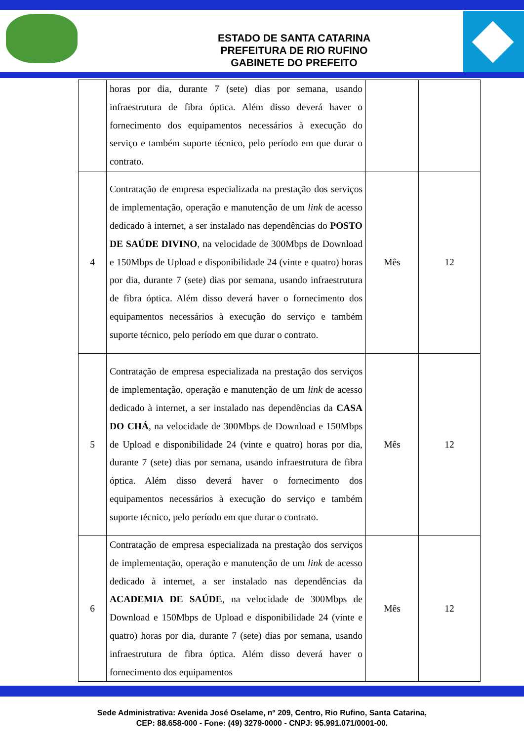ESTADO DE SANTA CATARINA
PREFEITURA DE RIO RUFINO
GABINETE DO PREFEITO
| | horas por dia, durante 7 (sete) dias por semana, usando infraestrutura de fibra óptica. Além disso deverá haver o fornecimento dos equipamentos necessários à execução do serviço e também suporte técnico, pelo período em que durar o contrato. | | |
| 4 | Contratação de empresa especializada na prestação dos serviços de implementação, operação e manutenção de um link de acesso dedicado à internet, a ser instalado nas dependências do POSTO DE SAÚDE DIVINO , na velocidade de 300Mbps de Download e 150Mbps de Upload e disponibilidade 24 (vinte e quatro) horas por dia, durante 7 (sete) dias por semana, usando infraestrutura de fibra óptica. Além disso deverá haver o fornecimento dos equipamentos necessários à execução do serviço e também suporte técnico, pelo período em que durar o contrato. | Mês | 12 |
| 5 | Contratação de empresa especializada na prestação dos serviços de implementação, operação e manutenção de um link de acesso dedicado à internet, a ser instalado nas dependências da CASA DO CHÁ , na velocidade de 300Mbps de Download e 150Mbps de Upload e disponibilidade 24 (vinte e quatro) horas por dia, durante 7 (sete) dias por semana, usando infraestrutura de fibra óptica. Além disso deverá haver o fornecimento dos equipamentos necessários à execução do serviço e também suporte técnico, pelo período em que durar o contrato. | Mês | 12 |
| 6 | Contratação de empresa especializada na prestação dos serviços de implementação, operação e manutenção de um link de acesso dedicado à internet, a ser instalado nas dependências da ACADEMIA DE SAÚDE , na velocidade de 300Mbps de Download e 150Mbps de Upload e disponibilidade 24 (vinte e quatro) horas por dia, durante 7 (sete) dias por semana, usando infraestrutura de fibra óptica. Além disso deverá haver o fornecimento dos equipamentos | Mês | 12 |
Sede Administrativa: Avenida José Oselame, nº 209, Centro, Rio Rufino, Santa Catarina,
CEP: 88.658-000 - Fone: (49) 3279-0000 - CNPJ: 95.991.071/0001-00.